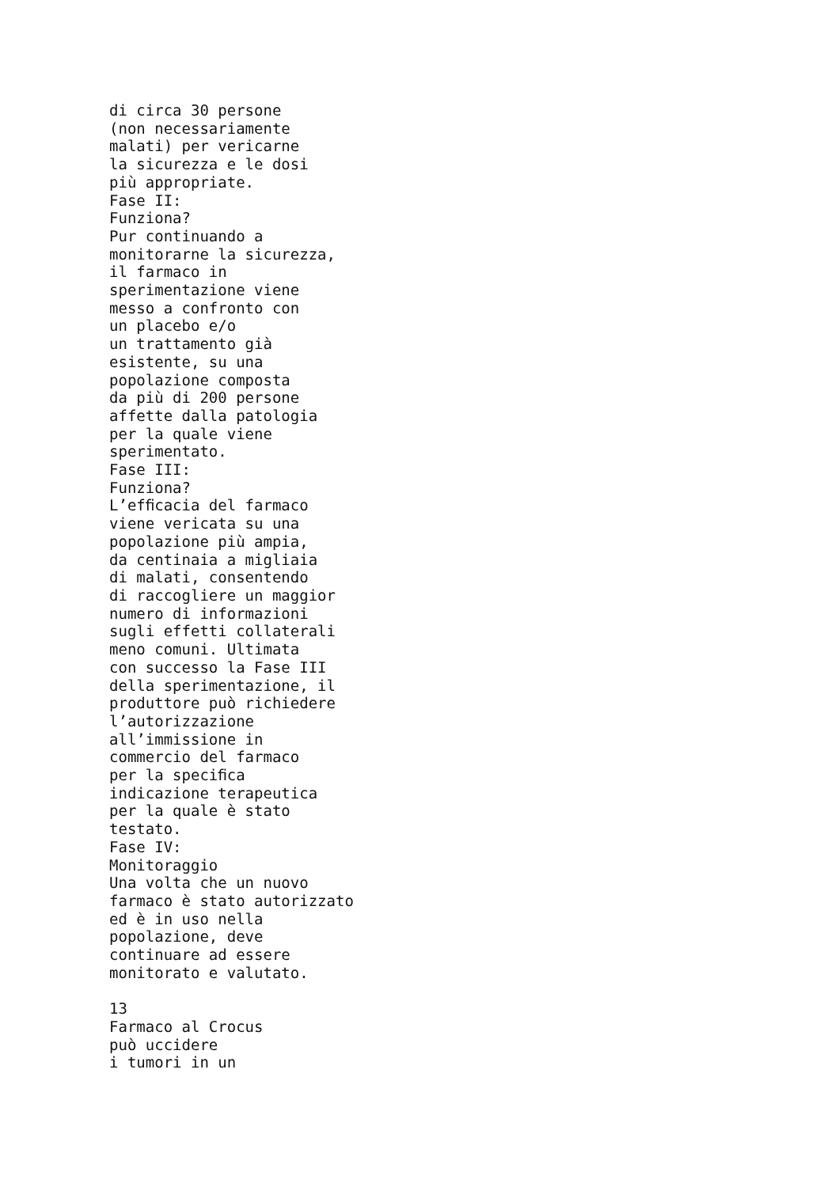di circa 30 persone
(non necessariamente
malati) per vericarne
la sicurezza e le dosi
più appropriate.
Fase II:
Funziona?
Pur continuando a
monitorarne la sicurezza,
il farmaco in
sperimentazione viene
messo a confronto con
un placebo e/o
un trattamento già
esistente, su una
popolazione composta
da più di 200 persone
affette dalla patologia
per la quale viene
sperimentato.
Fase III:
Funziona?
L’efﬁcacia del farmaco
viene vericata su una
popolazione più ampia,
da centinaia a migliaia
di malati, consentendo
di raccogliere un maggior
numero di informazioni
sugli effetti collaterali
meno comuni. Ultimata
con successo la Fase III
della sperimentazione, il
produttore può richiedere
l’autorizzazione
all’immissione in
commercio del farmaco
per la speciﬁca
indicazione terapeutica
per la quale è stato
testato.
Fase IV:
Monitoraggio
Una volta che un nuovo
farmaco è stato autorizzato
ed è in uso nella
popolazione, deve
continuare ad essere
monitorato e valutato.

13
Farmaco al Crocus
può uccidere
i tumori in un